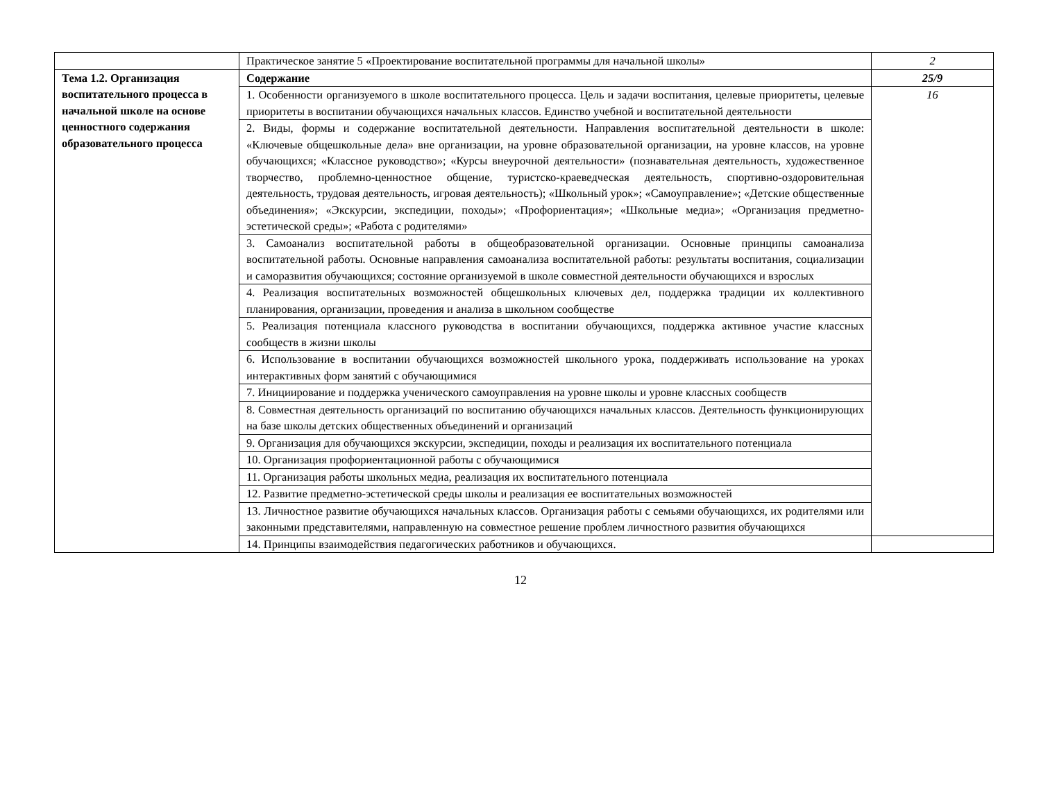| | Практическое занятие 5 «Проектирование воспитательной программы для начальной школы» | 2 |
| Тема 1.2. Организация воспитательного процесса в начальной школе на основе ценностного содержания образовательного процесса | Содержание | 25/9 |
| | 1. Особенности организуемого в школе воспитательного процесса. Цель и задачи воспитания, целевые приоритеты, целевые приоритеты в воспитании обучающихся начальных классов. Единство учебной и воспитательной деятельности | 16 |
| | 2. Виды, формы и содержание воспитательной деятельности. Направления воспитательной деятельности в школе: «Ключевые общешкольные дела» вне организации, на уровне образовательной организации, на уровне классов, на уровне обучающихся; «Классное руководство»; «Курсы внеурочной деятельности» (познавательная деятельность, художественное творчество, проблемно-ценностное общение, туристско-краеведческая деятельность, спортивно-оздоровительная деятельность, трудовая деятельность, игровая деятельность); «Школьный урок»; «Самоуправление»; «Детские общественные объединения»; «Экскурсии, экспедиции, походы»; «Профориентация»; «Школьные медиа»; «Организация предметно-эстетической среды»; «Работа с родителями» | |
| | 3. Самоанализ воспитательной работы в общеобразовательной организации. Основные принципы самоанализа воспитательной работы. Основные направления самоанализа воспитательной работы: результаты воспитания, социализации и саморазвития обучающихся; состояние организуемой в школе совместной деятельности обучающихся и взрослых | |
| | 4. Реализация воспитательных возможностей общешкольных ключевых дел, поддержка традиции их коллективного планирования, организации, проведения и анализа в школьном сообществе | |
| | 5. Реализация потенциала классного руководства в воспитании обучающихся, поддержка активное участие классных сообществ в жизни школы | |
| | 6. Использование в воспитании обучающихся возможностей школьного урока, поддерживать использование на уроках интерактивных форм занятий с обучающимися | |
| | 7. Инициирование и поддержка ученического самоуправления на уровне школы и уровне классных сообществ | |
| | 8. Совместная деятельность организаций по воспитанию обучающихся начальных классов. Деятельность функционирующих на базе школы детских общественных объединений и организаций | |
| | 9. Организация для обучающихся экскурсии, экспедиции, походы и реализация их воспитательного потенциала | |
| | 10. Организация профориентационной работы с обучающимися | |
| | 11. Организация работы школьных медиа, реализация их воспитательного потенциала | |
| | 12. Развитие предметно-эстетической среды школы и реализация ее воспитательных возможностей | |
| | 13. Личностное развитие обучающихся начальных классов. Организация работы с семьями обучающихся, их родителями или законными представителями, направленную на совместное решение проблем личностного развития обучающихся | |
| | 14. Принципы взаимодействия педагогических работников и обучающихся. | |
12